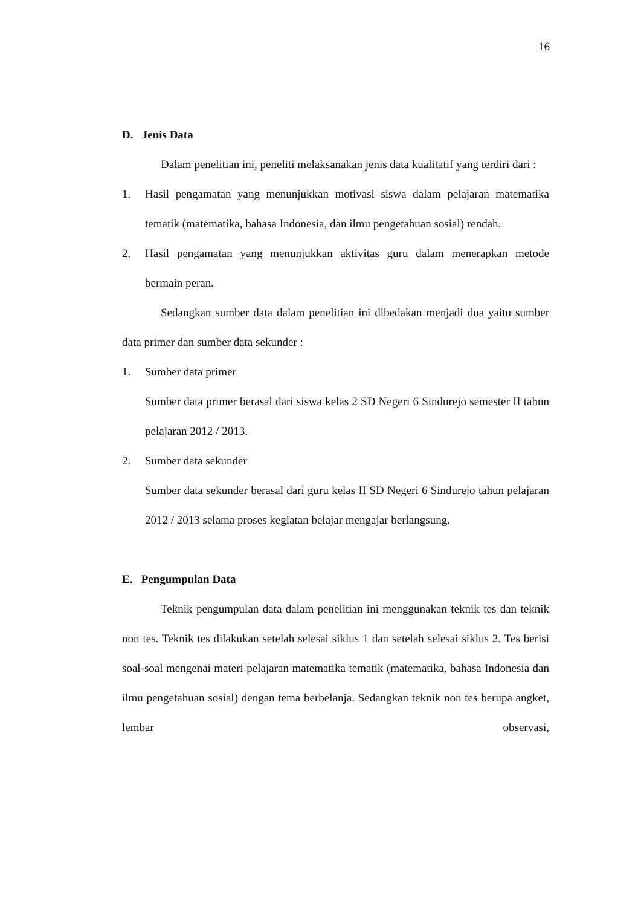16
D. Jenis Data
Dalam penelitian ini, peneliti melaksanakan jenis data kualitatif yang terdiri dari :
1. Hasil pengamatan yang menunjukkan motivasi siswa dalam pelajaran matematika tematik (matematika, bahasa Indonesia, dan ilmu pengetahuan sosial) rendah.
2. Hasil pengamatan yang menunjukkan aktivitas guru dalam menerapkan metode bermain peran.
Sedangkan sumber data dalam penelitian ini dibedakan menjadi dua yaitu sumber data primer dan sumber data sekunder :
1. Sumber data primer
Sumber data primer berasal dari siswa kelas 2 SD Negeri 6 Sindurejo semester II tahun pelajaran 2012 / 2013.
2. Sumber data sekunder
Sumber data sekunder berasal dari guru kelas II SD Negeri 6 Sindurejo tahun pelajaran 2012 / 2013 selama proses kegiatan belajar mengajar berlangsung.
E. Pengumpulan Data
Teknik pengumpulan data dalam penelitian ini menggunakan teknik tes dan teknik non tes. Teknik tes dilakukan setelah selesai siklus 1 dan setelah selesai siklus 2. Tes berisi soal-soal mengenai materi pelajaran matematika tematik (matematika, bahasa Indonesia dan ilmu pengetahuan sosial) dengan tema berbelanja. Sedangkan teknik non tes berupa angket, lembar observasi,